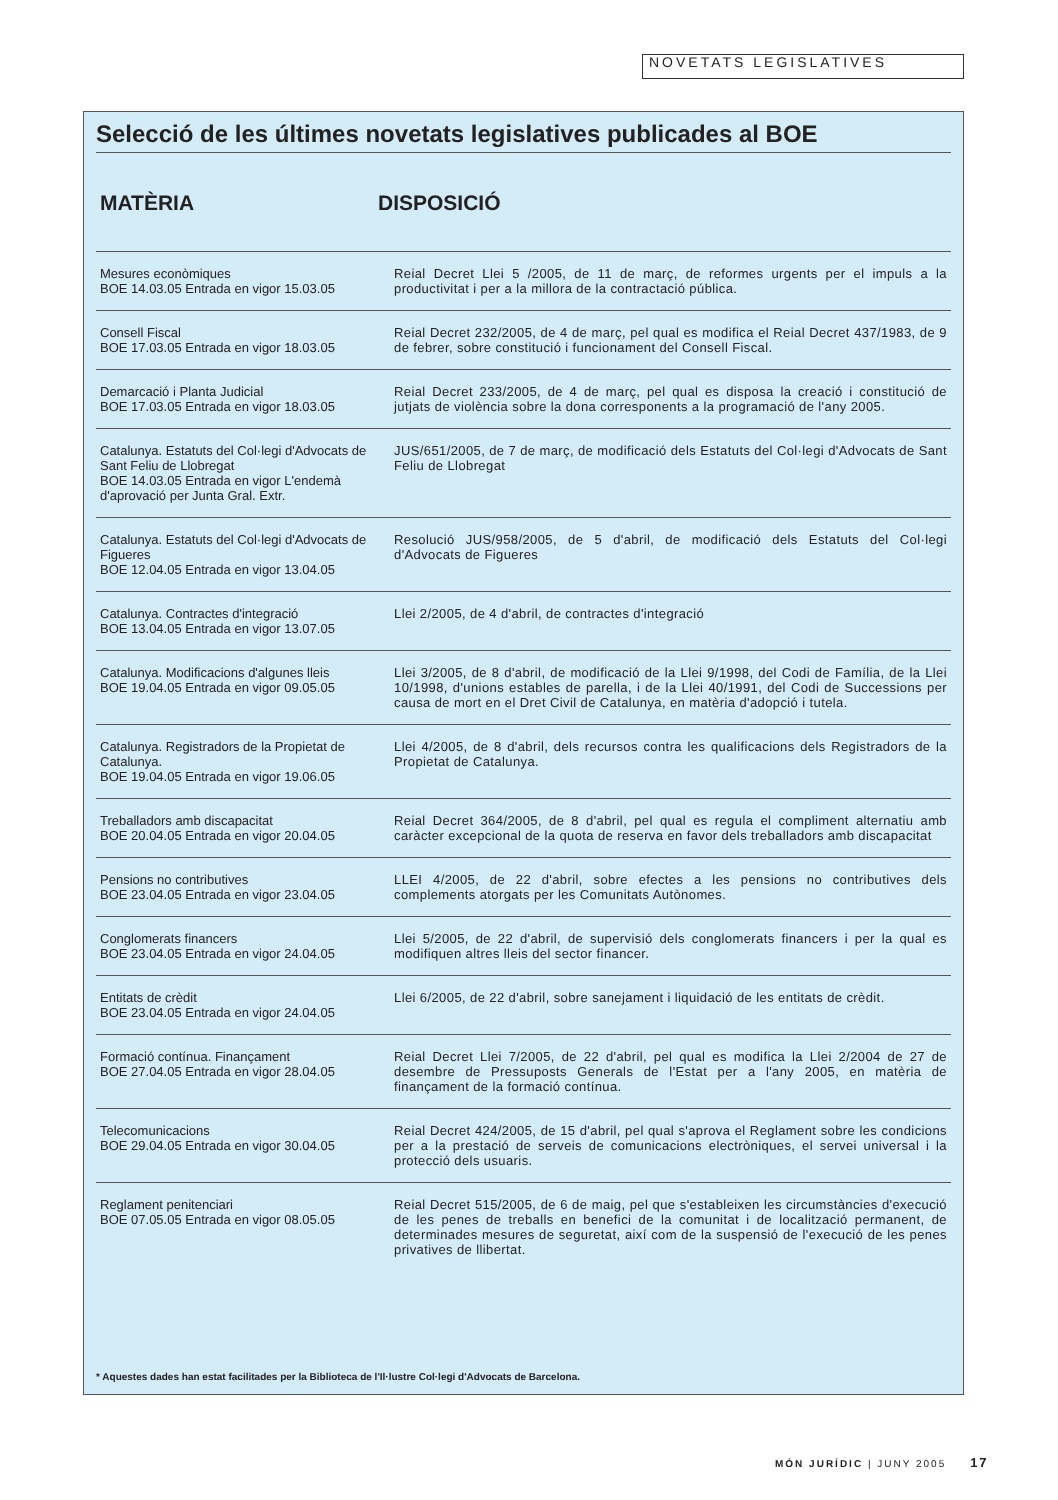NOVETATS LEGISLATIVES
Selecció de les últimes novetats legislatives publicades al BOE
| MATÈRIA | DISPOSICIÓ |
| --- | --- |
| Mesures econòmiques BOE 14.03.05 Entrada en vigor 15.03.05 | Reial Decret Llei 5 /2005, de 11 de març, de reformes urgents per el impuls a la productivitat i per a la millora de la contractació pública. |
| Consell Fiscal BOE 17.03.05 Entrada en vigor 18.03.05 | Reial Decret 232/2005, de 4 de març, pel qual es modifica el Reial Decret 437/1983, de 9 de febrer, sobre constitució i funcionament del Consell Fiscal. |
| Demarcació i Planta Judicial BOE 17.03.05 Entrada en vigor 18.03.05 | Reial Decret 233/2005, de 4 de març, pel qual es disposa la creació i constitució de jutjats de violència sobre la dona corresponents a la programació de l'any 2005. |
| Catalunya. Estatuts del Col·legi d'Advocats de Sant Feliu de Llobregat BOE 14.03.05 Entrada en vigor L'endemà d'aprovació per Junta Gral. Extr. | JUS/651/2005, de 7 de març, de modificació dels Estatuts del Col·legi d'Advocats de Sant Feliu de Llobregat |
| Catalunya. Estatuts del Col·legi d'Advocats de Figueres BOE 12.04.05 Entrada en vigor 13.04.05 | Resolució JUS/958/2005, de 5 d'abril, de modificació dels Estatuts del Col·legi d'Advocats de Figueres |
| Catalunya. Contractes d'integració BOE 13.04.05 Entrada en vigor 13.07.05 | Llei 2/2005, de 4 d'abril, de contractes d'integració |
| Catalunya. Modificacions d'algunes lleis BOE 19.04.05 Entrada en vigor 09.05.05 | Llei 3/2005, de 8 d'abril, de modificació de la Llei 9/1998, del Codi de Família, de la Llei 10/1998, d'unions estables de parella, i de la Llei 40/1991, del Codi de Successions per causa de mort en el Dret Civil de Catalunya, en matèria d'adopció i tutela. |
| Catalunya. Registradors de la Propietat de Catalunya. BOE 19.04.05 Entrada en vigor 19.06.05 | Llei 4/2005, de 8 d'abril, dels recursos contra les qualificacions dels Registradors de la Propietat de Catalunya. |
| Treballadors amb discapacitat BOE 20.04.05 Entrada en vigor 20.04.05 | Reial Decret 364/2005, de 8 d'abril, pel qual es regula el compliment alternatiu amb caràcter excepcional de la quota de reserva en favor dels treballadors amb discapacitat |
| Pensions no contributives BOE 23.04.05 Entrada en vigor 23.04.05 | LLEI 4/2005, de 22 d'abril, sobre efectes a les pensions no contributives dels complements atorgats per les Comunitats Autònomes. |
| Conglomerats financers BOE 23.04.05 Entrada en vigor 24.04.05 | Llei 5/2005, de 22 d'abril, de supervisió dels conglomerats financers i per la qual es modifiquen altres lleis del sector financer. |
| Entitats de crèdit BOE 23.04.05 Entrada en vigor 24.04.05 | Llei 6/2005, de 22 d'abril, sobre sanejament i liquidació de les entitats de crèdit. |
| Formació contínua. Finançament BOE 27.04.05 Entrada en vigor 28.04.05 | Reial Decret Llei 7/2005, de 22 d'abril, pel qual es modifica la Llei 2/2004 de 27 de desembre de Pressuposts Generals de l'Estat per a l'any 2005, en matèria de finançament de la formació contínua. |
| Telecomunicacions BOE 29.04.05 Entrada en vigor 30.04.05 | Reial Decret 424/2005, de 15 d'abril, pel qual s'aprova el Reglament sobre les condicions per a la prestació de serveis de comunicacions electròniques, el servei universal i la protecció dels usuaris. |
| Reglament penitenciari BOE 07.05.05 Entrada en vigor 08.05.05 | Reial Decret 515/2005, de 6 de maig, pel que s'estableixen les circumstàncies d'execució de les penes de treballs en benefici de la comunitat i de localització permanent, de determinades mesures de seguretat, així com de la suspensió de l'execució de les penes privatives de llibertat. |
* Aquestes dades han estat facilitades per la Biblioteca de l'Il·lustre Col·legi d'Advocats de Barcelona.
MÓN JURÍDIC | JUNY 2005 17